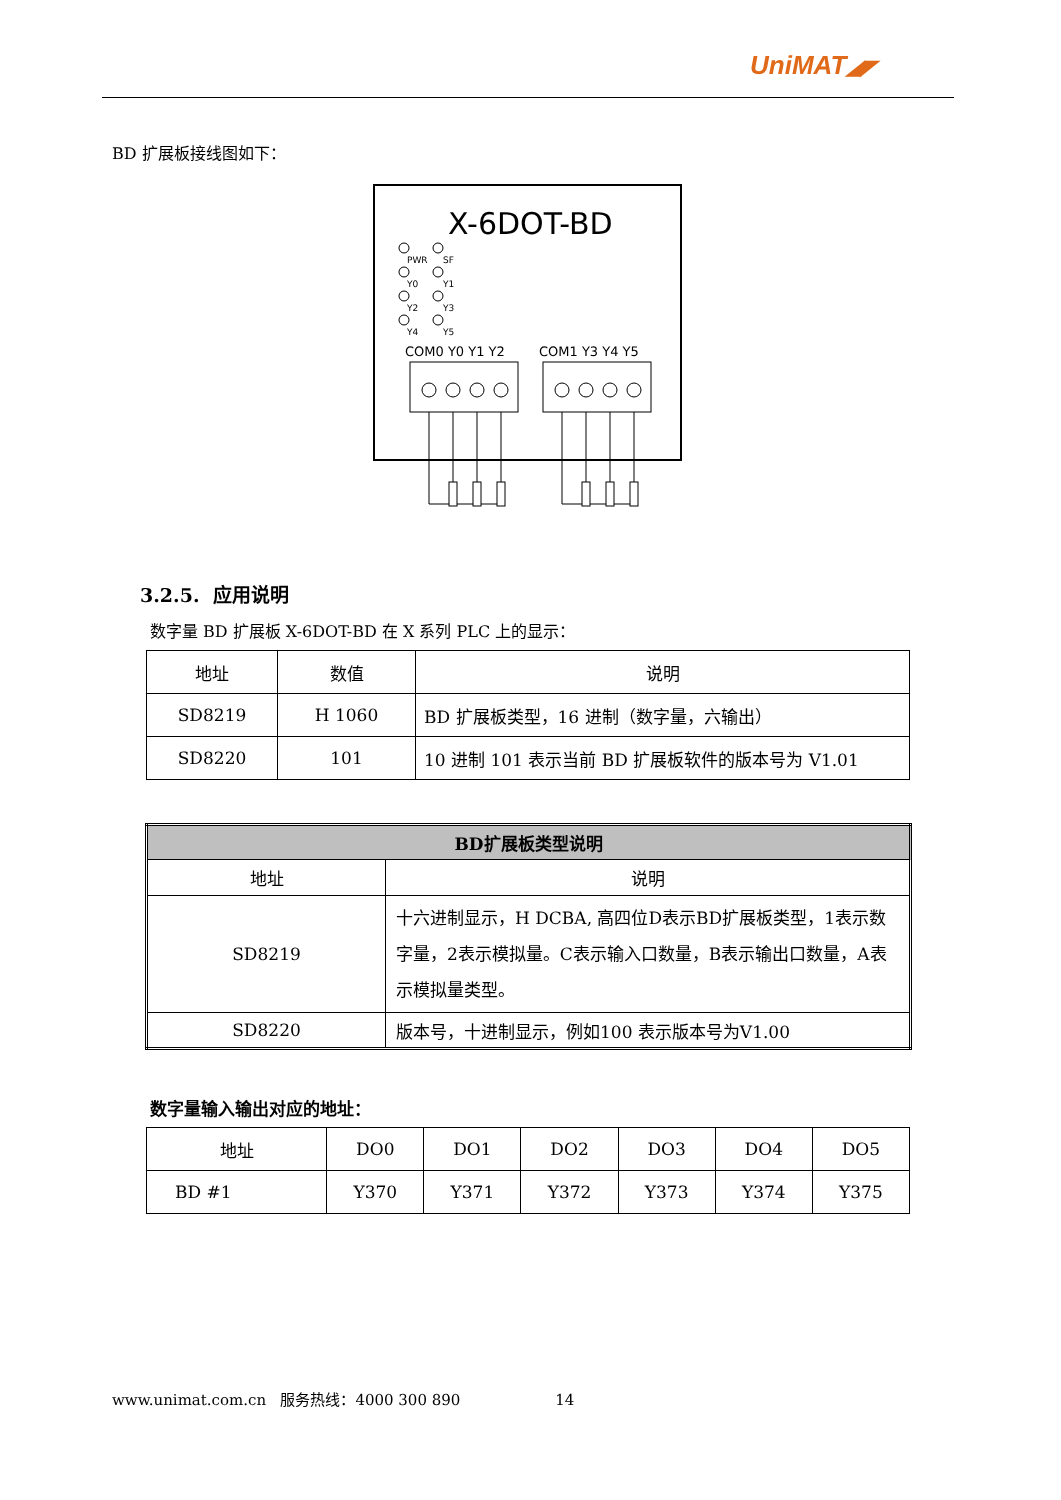UniMAT◢◤
BD 扩展板接线图如下：
X-6DOT-BD
PWR
SF
Y0
Y1
Y2
Y3
Y4
Y5
COM0 Y0 Y1 Y2
COM1 Y3 Y4 Y5
3.2.5. 应用说明
数字量 BD 扩展板 X-6DOT-BD 在 X 系列 PLC 上的显示：
| 地址 | 数值 | 说明 |
| SD8219 | H 1060 | BD 扩展板类型，16 进制（数字量，六输出） |
| SD8220 | 101 | 10 进制 101 表示当前 BD 扩展板软件的版本号为 V1.01 |
| BD扩展板类型说明 | |
| --- | --- |
| 地址 | 说明 |
| SD8219 | 十六进制显示，H DCBA, 高四位D表示BD扩展板类型，1表示数字量，2表示模拟量。C表示输入口数量，B表示输出口数量，A表示模拟量类型。 |
| SD8220 | 版本号，十进制显示，例如100 表示版本号为V1.00 |
数字量输入输出对应的地址：
| 地址 | DO0 | DO1 | DO2 | DO3 | DO4 | DO5 |
| BD #1 | Y370 | Y371 | Y372 | Y373 | Y374 | Y375 |
www.unimat.com.cn 服务热线：4000 300 890 14